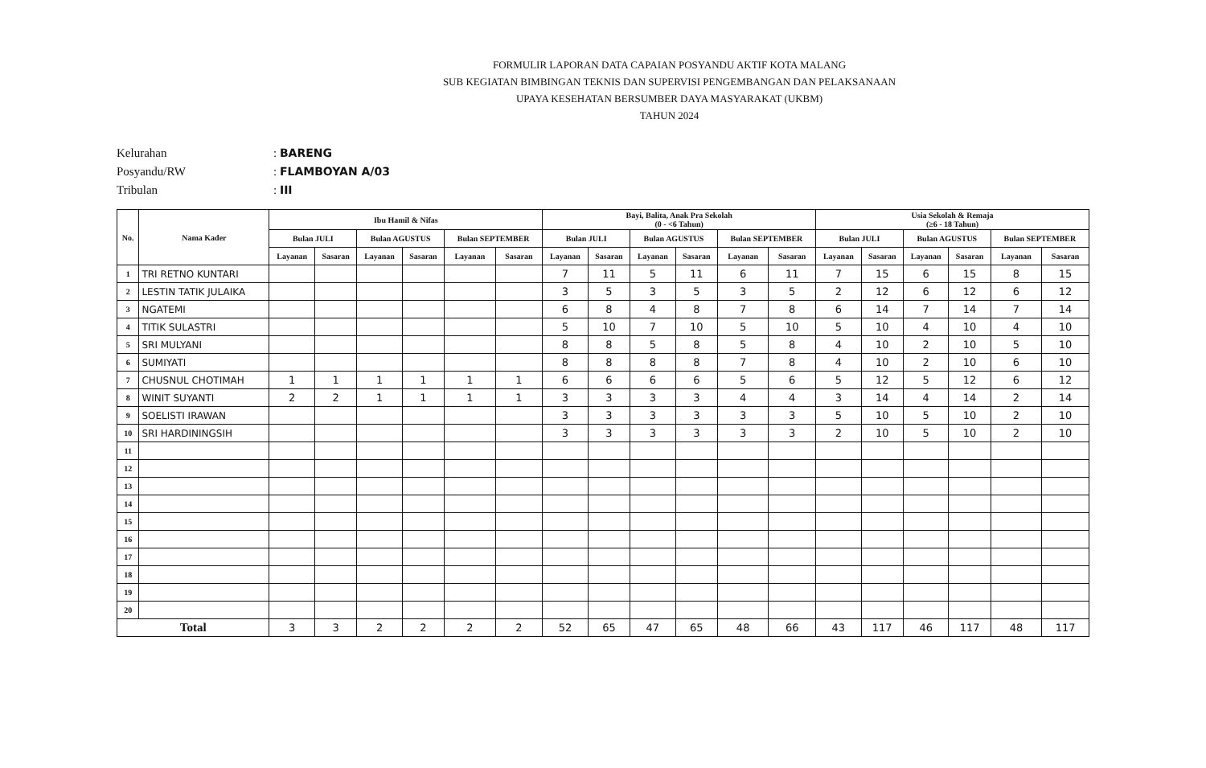FORMULIR LAPORAN DATA CAPAIAN POSYANDU AKTIF KOTA MALANG
SUB KEGIATAN BIMBINGAN TEKNIS DAN SUPERVISI PENGEMBANGAN DAN PELAKSANAAN
UPAYA KESEHATAN BERSUMBER DAYA MASYARAKAT (UKBM)
TAHUN 2024
Kelurahan: BARENG
Posyandu/RW: FLAMBOYAN A/03
Tribulan: III
| No. | Nama Kader | Ibu Hamil & Nifas | | | | | | Bayi, Balita, Anak Pra Sekolah (0 - <6 Tahun) | | | | | | Usia Sekolah & Remaja (≥6 - 18 Tahun) | | | | | |
| --- | --- | --- | --- | --- | --- | --- | --- | --- | --- | --- | --- | --- | --- | --- | --- | --- | --- | --- | --- |
| | | Bulan JULI | | Bulan AGUSTUS | | Bulan SEPTEMBER | | Bulan JULI | | Bulan AGUSTUS | | Bulan SEPTEMBER | | Bulan JULI | | Bulan AGUSTUS | | Bulan SEPTEMBER | |
| | | Layanan | Sasaran | Layanan | Sasaran | Layanan | Sasaran | Layanan | Sasaran | Layanan | Sasaran | Layanan | Sasaran | Layanan | Sasaran | Layanan | Sasaran | Layanan | Sasaran |
| 1 | TRI RETNO KUNTARI | | | | | | | 7 | 11 | 5 | 11 | 6 | 11 | 7 | 15 | 6 | 15 | 8 | 15 |
| 2 | LESTIN TATIK JULAIKA | | | | | | | 3 | 5 | 3 | 5 | 3 | 5 | 2 | 12 | 6 | 12 | 6 | 12 |
| 3 | NGATEMI | | | | | | | 6 | 8 | 4 | 8 | 7 | 8 | 6 | 14 | 7 | 14 | 7 | 14 |
| 4 | TITIK SULASTRI | | | | | | | 5 | 10 | 7 | 10 | 5 | 10 | 5 | 10 | 4 | 10 | 4 | 10 |
| 5 | SRI MULYANI | | | | | | | 8 | 8 | 5 | 8 | 5 | 8 | 4 | 10 | 2 | 10 | 5 | 10 |
| 6 | SUMIYATI | | | | | | | 8 | 8 | 8 | 8 | 7 | 8 | 4 | 10 | 2 | 10 | 6 | 10 |
| 7 | CHUSNUL CHOTIMAH | 1 | 1 | 1 | 1 | 1 | 1 | 6 | 6 | 6 | 6 | 5 | 6 | 5 | 12 | 5 | 12 | 6 | 12 |
| 8 | WINIT SUYANTI | 2 | 2 | 1 | 1 | 1 | 1 | 3 | 3 | 3 | 3 | 4 | 4 | 3 | 14 | 4 | 14 | 2 | 14 |
| 9 | SOELISTI IRAWAN | | | | | | | 3 | 3 | 3 | 3 | 3 | 3 | 5 | 10 | 5 | 10 | 2 | 10 |
| 10 | SRI HARDININGSIH | | | | | | | 3 | 3 | 3 | 3 | 3 | 3 | 2 | 10 | 5 | 10 | 2 | 10 |
| 11 | | | | | | | | | | | | | | | | | | | |
| 12 | | | | | | | | | | | | | | | | | | | |
| 13 | | | | | | | | | | | | | | | | | | | |
| 14 | | | | | | | | | | | | | | | | | | | |
| 15 | | | | | | | | | | | | | | | | | | | |
| 16 | | | | | | | | | | | | | | | | | | | |
| 17 | | | | | | | | | | | | | | | | | | | |
| 18 | | | | | | | | | | | | | | | | | | | |
| 19 | | | | | | | | | | | | | | | | | | | |
| 20 | | | | | | | | | | | | | | | | | | | |
| Total | | 3 | 3 | 2 | 2 | 2 | 2 | 52 | 65 | 47 | 65 | 48 | 66 | 43 | 117 | 46 | 117 | 48 | 117 |